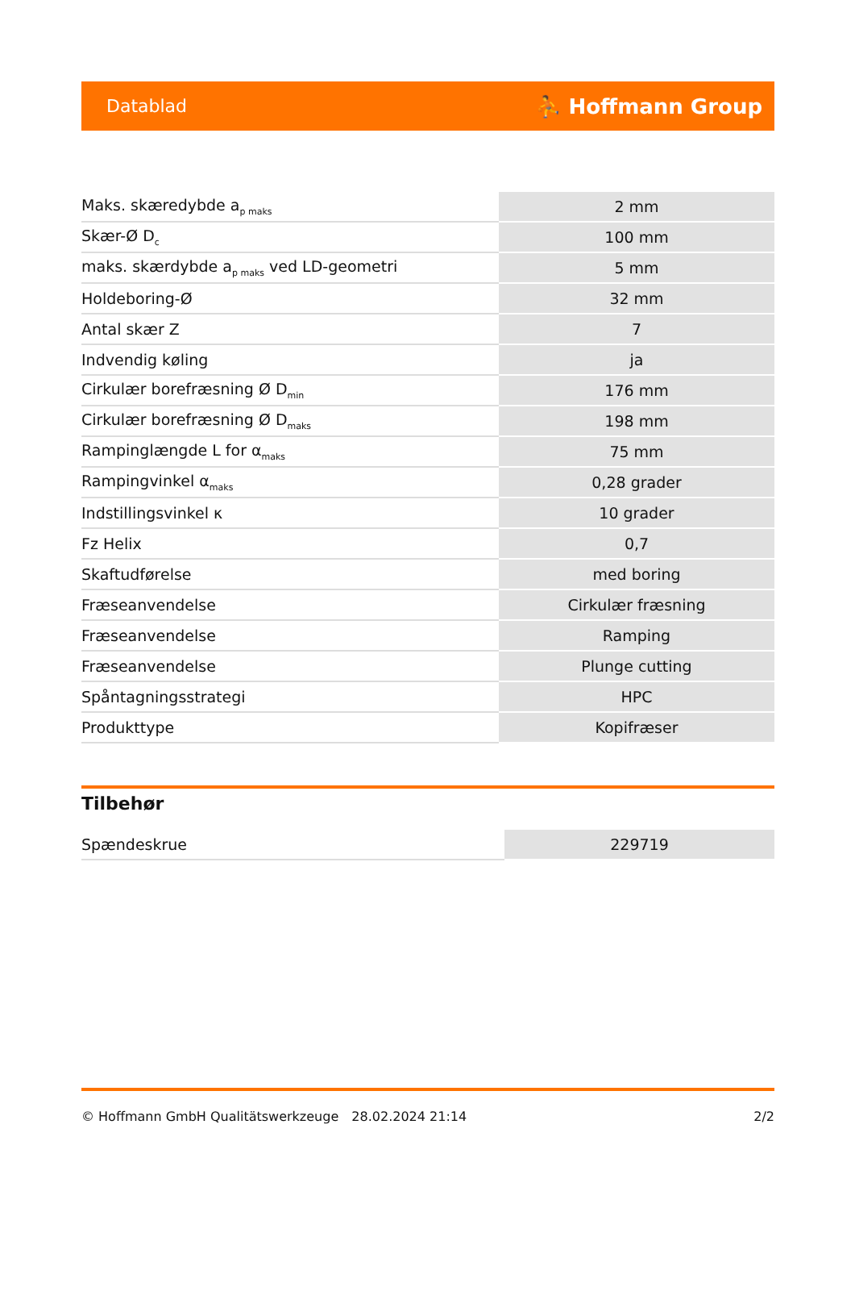Datablad ⛹ Hoffmann Group
| Maks. skæredybde a<sub>p maks</sub> | 2 mm |
| Skær-Ø D<sub>c</sub> | 100 mm |
| maks. skærdybde a<sub>p maks</sub> ved LD-geometri | 5 mm |
| Holdeboring-Ø | 32 mm |
| Antal skær Z | 7 |
| Indvendig køling | ja |
| Cirkulær borefræsning Ø D<sub>min</sub> | 176 mm |
| Cirkulær borefræsning Ø D<sub>maks</sub> | 198 mm |
| Rampinglængde L for α<sub>maks</sub> | 75 mm |
| Rampingvinkel α<sub>maks</sub> | 0,28 grader |
| Indstillingsvinkel κ | 10 grader |
| Fz Helix | 0,7 |
| Skaftudførelse | med boring |
| Fræseanvendelse | Cirkulær fræsning |
| Fræseanvendelse | Ramping |
| Fræseanvendelse | Plunge cutting |
| Spåntagningsstrategi | HPC |
| Produkttype | Kopifræser |
Tilbehør
| Spændeskrue | 229719 |
© Hoffmann GmbH Qualitätswerkzeuge 28.02.2024 21:14 2/2